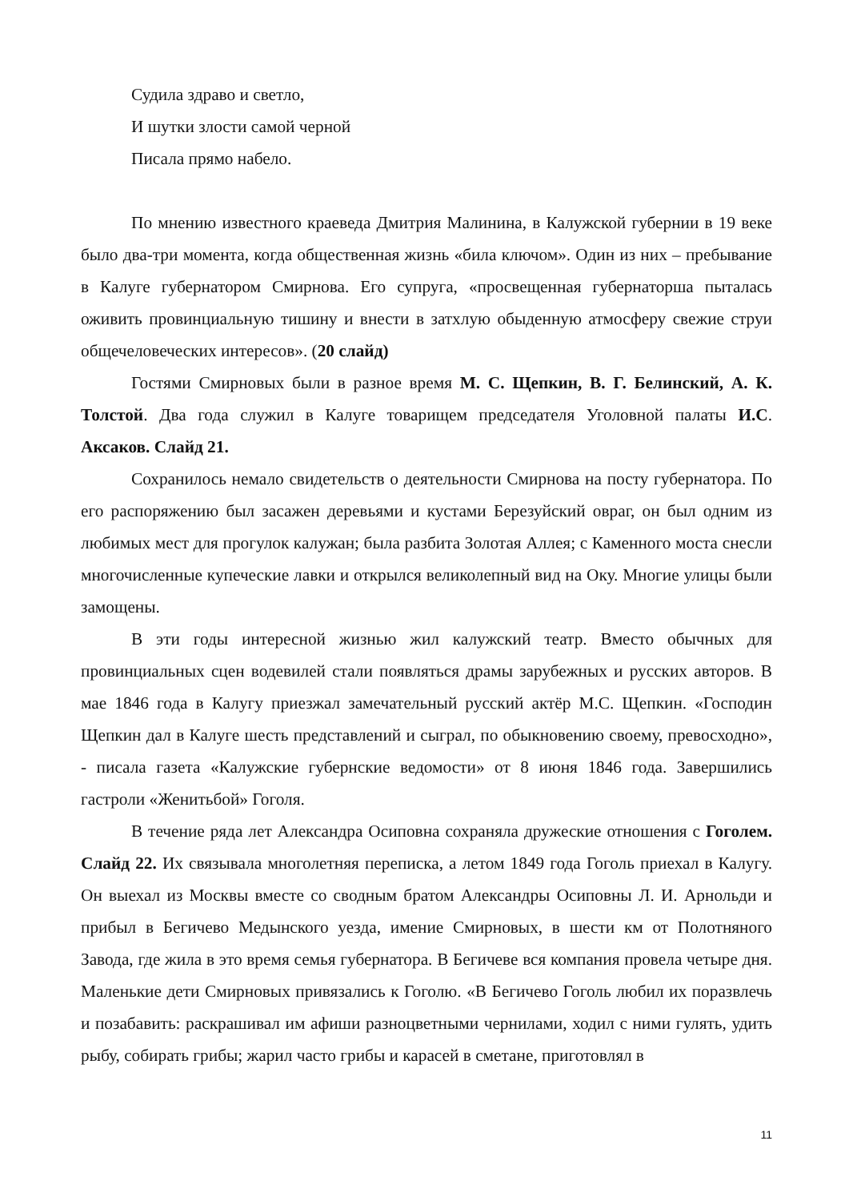Судила здраво и светло,
И шутки злости самой черной
Писала прямо набело.
По мнению известного краеведа Дмитрия Малинина, в Калужской губернии в 19 веке было два-три момента, когда общественная жизнь «била ключом». Один из них – пребывание в Калуге губернатором Смирнова. Его супруга, «просвещенная губернаторша пыталась оживить провинциальную тишину и внести в затхлую обыденную атмосферу свежие струи общечеловеческих интересов». (20 слайд)
Гостями Смирновых были в разное время М. С. Щепкин, В. Г. Белинский, А. К. Толстой. Два года служил в Калуге товарищем председателя Уголовной палаты И.С. Аксаков. Слайд 21.
Сохранилось немало свидетельств о деятельности Смирнова на посту губернатора. По его распоряжению был засажен деревьями и кустами Березуйский овраг, он был одним из любимых мест для прогулок калужан; была разбита Золотая Аллея; с Каменного моста снесли многочисленные купеческие лавки и открылся великолепный вид на Оку. Многие улицы были замощены.
В эти годы интересной жизнью жил калужский театр. Вместо обычных для провинциальных сцен водевилей стали появляться драмы зарубежных и русских авторов. В мае 1846 года в Калугу приезжал замечательный русский актёр М.С. Щепкин. «Господин Щепкин дал в Калуге шесть представлений и сыграл, по обыкновению своему, превосходно», - писала газета «Калужские губернские ведомости» от 8 июня 1846 года. Завершились гастроли «Женитьбой» Гоголя.
В течение ряда лет Александра Осиповна сохраняла дружеские отношения с Гоголем. Слайд 22. Их связывала многолетняя переписка, а летом 1849 года Гоголь приехал в Калугу. Он выехал из Москвы вместе со сводным братом Александры Осиповны Л. И. Арнольди и прибыл в Бегичево Медынского уезда, имение Смирновых, в шести км от Полотняного Завода, где жила в это время семья губернатора. В Бегичеве вся компания провела четыре дня. Маленькие дети Смирновых привязались к Гоголю. «В Бегичево Гоголь любил их поразвлечь и позабавить: раскрашивал им афиши разноцветными чернилами, ходил с ними гулять, удить рыбу, собирать грибы; жарил часто грибы и карасей в сметане, приготовлял в
11